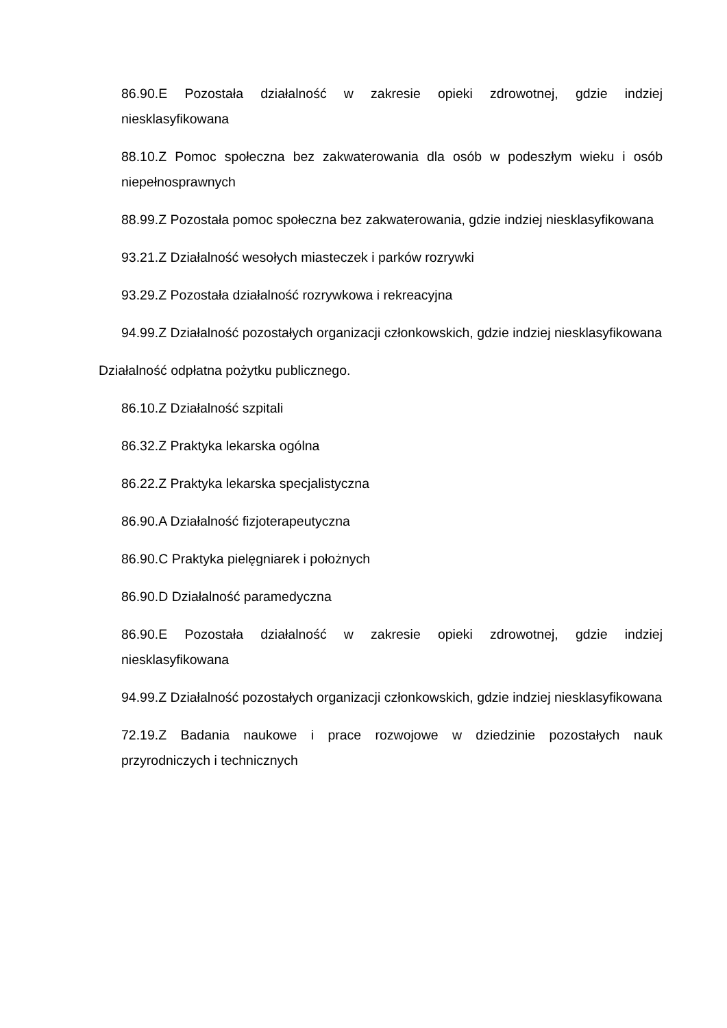86.90.E Pozostała działalność w zakresie opieki zdrowotnej, gdzie indziej niesklasyfikowana
88.10.Z Pomoc społeczna bez zakwaterowania dla osób w podeszłym wieku i osób niepełnosprawnych
88.99.Z Pozostała pomoc społeczna bez zakwaterowania, gdzie indziej niesklasyfikowana
93.21.Z Działalność wesołych miasteczek i parków rozrywki
93.29.Z Pozostała działalność rozrywkowa i rekreacyjna
94.99.Z Działalność pozostałych organizacji członkowskich, gdzie indziej niesklasyfikowana
Działalność odpłatna pożytku publicznego.
86.10.Z Działalność szpitali
86.32.Z Praktyka lekarska ogólna
86.22.Z Praktyka lekarska specjalistyczna
86.90.A Działalność fizjoterapeutyczna
86.90.C Praktyka pielęgniarek i położnych
86.90.D Działalność paramedyczna
86.90.E Pozostała działalność w zakresie opieki zdrowotnej, gdzie indziej niesklasyfikowana
94.99.Z Działalność pozostałych organizacji członkowskich, gdzie indziej niesklasyfikowana
72.19.Z Badania naukowe i prace rozwojowe w dziedzinie pozostałych nauk przyrodniczych i technicznych